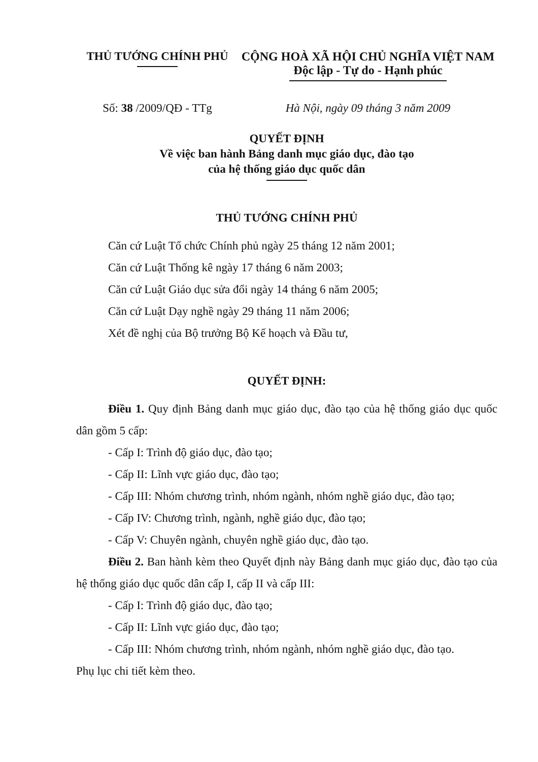THỦ TƯỚNG CHÍNH PHỦ CỘNG HOÀ XÃ HỘI CHỦ NGHĨA VIỆT NAM
Độc lập - Tự do - Hạnh phúc
Số: 38 /2009/QĐ - TTg Hà Nội, ngày 09 tháng 3 năm 2009
QUYẾT ĐỊNH
Về việc ban hành Bảng danh mục giáo dục, đào tạo
của hệ thống giáo dục quốc dân
THỦ TƯỚNG CHÍNH PHỦ
Căn cứ Luật Tổ chức Chính phủ ngày 25 tháng 12 năm 2001;
Căn cứ Luật Thống kê ngày 17 tháng 6 năm 2003;
Căn cứ Luật Giáo dục sửa đổi ngày 14 tháng 6 năm 2005;
Căn cứ Luật Dạy nghề ngày 29 tháng 11 năm 2006;
Xét đề nghị của Bộ trưởng Bộ Kế hoạch và Đầu tư,
QUYẾT ĐỊNH:
Điều 1. Quy định Bảng danh mục giáo dục, đào tạo của hệ thống giáo dục quốc dân gồm 5 cấp:
- Cấp I: Trình độ giáo dục, đào tạo;
- Cấp II: Lĩnh vực giáo dục, đào tạo;
- Cấp III: Nhóm chương trình, nhóm ngành, nhóm nghề giáo dục, đào tạo;
- Cấp IV: Chương trình, ngành, nghề giáo dục, đào tạo;
- Cấp V: Chuyên ngành, chuyên nghề giáo dục, đào tạo.
Điều 2. Ban hành kèm theo Quyết định này Bảng danh mục giáo dục, đào tạo của hệ thống giáo dục quốc dân cấp I, cấp II và cấp III:
- Cấp I: Trình độ giáo dục, đào tạo;
- Cấp II: Lĩnh vực giáo dục, đào tạo;
- Cấp III: Nhóm chương trình, nhóm ngành, nhóm nghề giáo dục, đào tạo.
Phụ lục chi tiết kèm theo.